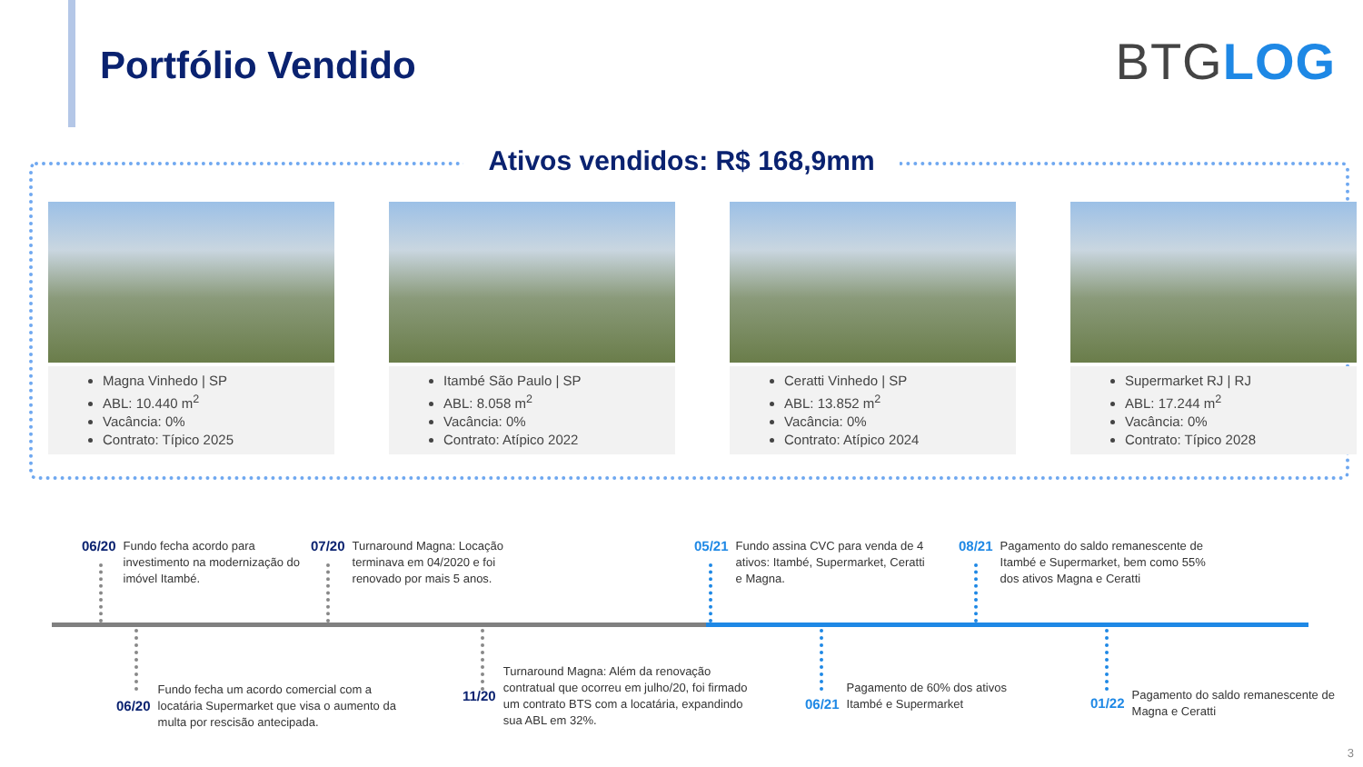Portfólio Vendido BTGLOG
Ativos vendidos: R$ 168,9mm
Magna Vinhedo | SP
ABL: 10.440 m<sup>2</sup>
Vacância: 0%
Contrato: Típico 2025
Itambé São Paulo | SP
ABL: 8.058 m<sup>2</sup>
Vacância: 0%
Contrato: Atípico 2022
Ceratti Vinhedo | SP
ABL: 13.852 m<sup>2</sup>
Vacância: 0%
Contrato: Atípico 2024
Supermarket RJ | RJ
ABL: 17.244 m<sup>2</sup>
Vacância: 0%
Contrato: Típico 2028
06/20 Fundo fecha acordo para investimento na modernização do imóvel Itambé.
07/20 Turnaround Magna: Locação terminava em 04/2020 e foi renovado por mais 5 anos.
05/21 Fundo assina CVC para venda de 4 ativos: Itambé, Supermarket, Ceratti e Magna.
08/21 Pagamento do saldo remanescente de Itambé e Supermarket, bem como 55% dos ativos Magna e Ceratti
06/20 Fundo fecha um acordo comercial com a locatária Supermarket que visa o aumento da multa por rescisão antecipada.
11/20 Turnaround Magna: Além da renovação contratual que ocorreu em julho/20, foi firmado um contrato BTS com a locatária, expandindo sua ABL em 32%.
06/21 Pagamento de 60% dos ativos Itambé e Supermarket
01/22 Pagamento do saldo remanescente de Magna e Ceratti
3